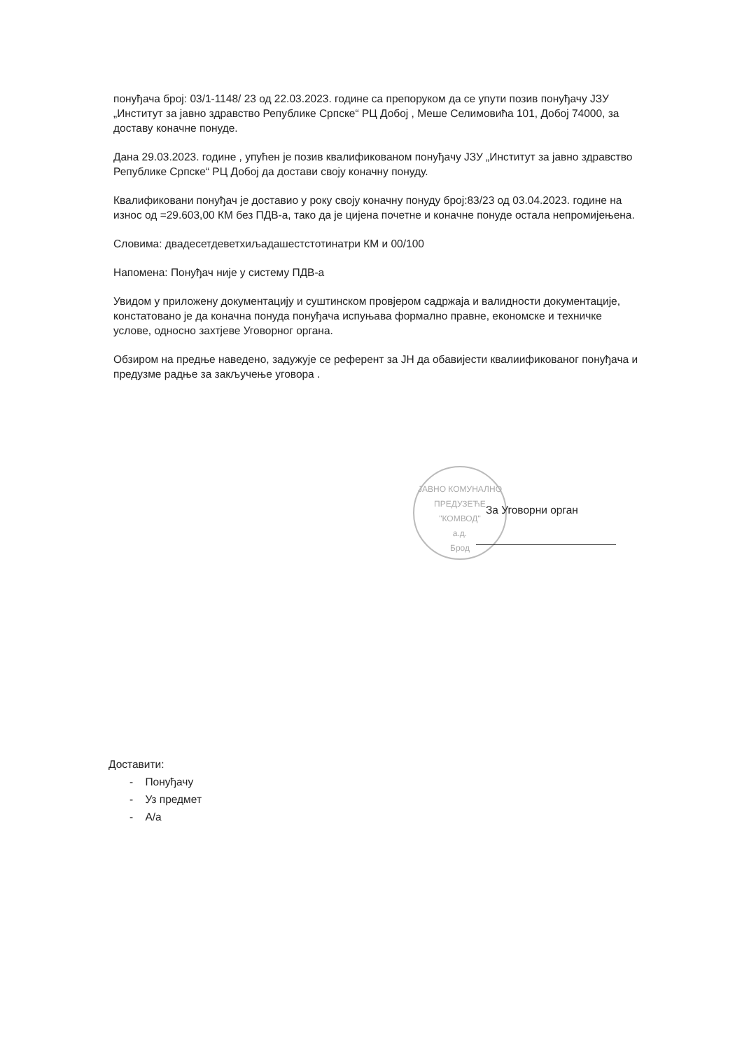понуђача број: 03/1-1148/ 23 од 22.03.2023. године са препоруком да се упути позив понуђачу ЈЗУ „Институт за јавно здравство Републике Српске“ РЦ Добој , Меше Селимовића 101, Добој 74000, за доставу коначне понуде.
Дана 29.03.2023. године , упућен је позив квалификованом понуђачу ЈЗУ „Институт за јавно здравство Републике Српске“ РЦ Добој да достави своју коначну понуду.
Квалификовани понуђач је доставио у року своју коначну понуду број:83/23 од 03.04.2023. године на износ од =29.603,00 КМ без ПДВ-а, тако да је цијена почетне и коначне понуде остала непромијењена.
Словима: двадесетдеветхиљадашестстотинатри КМ и 00/100
Напомена: Понуђач није у систему ПДВ-а
Увидом у приложену документацију и суштинском провјером садржаја и валидности документације, констатовано је да коначна понуда понуђача испуњава формално правне, економске и техничке услове, односно захтјеве Уговорног органа.
Обзиром на предње наведено, задужује се референт за ЈН да обавијести квалиификованог понуђача и предузме радње за закључење уговора .
ЈАВНО КОМУНАЛНО ПРЕДУЗЕЋЕ
"КОМВОД"
а.д.
Брод
За Уговорни орган
Доставити:
- Понуђачу
- Уз предмет
- А/а